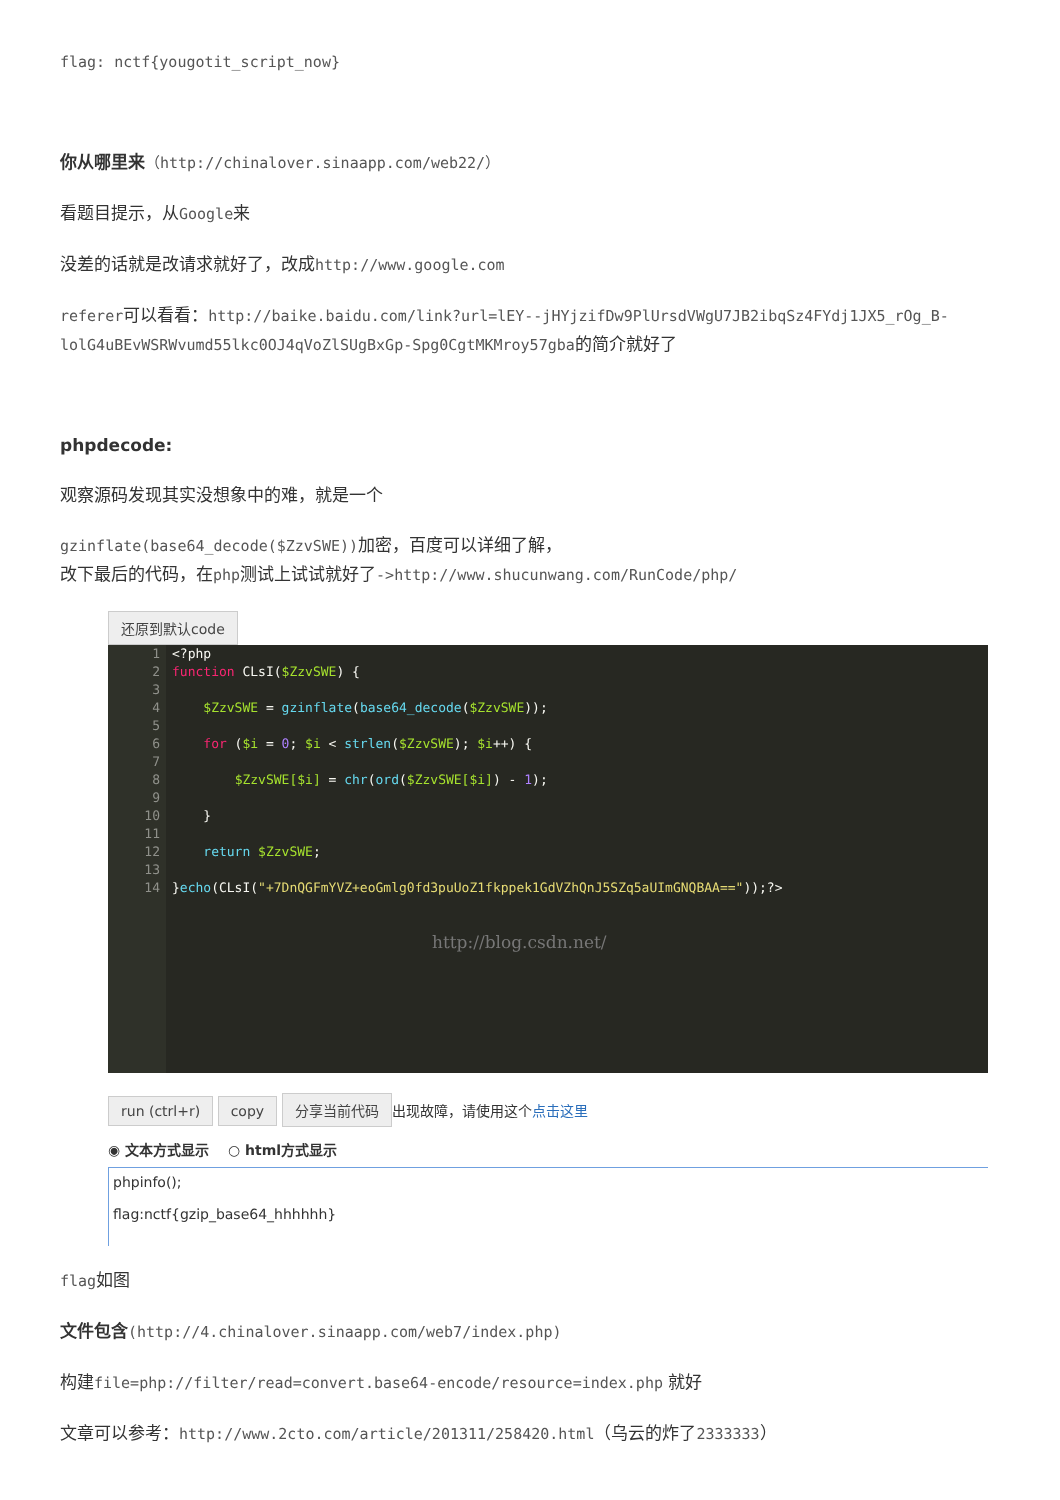flag: nctf{yougotit_script_now}
你从哪里来（http://chinalover.sinaapp.com/web22/）
看题目提示，从Google来
没差的话就是改请求就好了，改成http://www.google.com
referer可以看看：http://baike.baidu.com/link?url=lEY--jHYjzifDw9PlUrsdVWgU7JB2ibqSz4FYdj1JX5_rOg_B-lolG4uBEvWSRWvumd55lkc0OJ4qVoZlSUgBxGp-Spg0CgtMKMroy57gba的简介就好了
phpdecode:
观察源码发现其实没想象中的难，就是一个
gzinflate(base64_decode($ZzvSWE)) 加密，百度可以详细了解，
改下最后的代码，在php测试上试试就好了->http://www.shucunwang.com/RunCode/php/
还原到默认code
1
2
3
4
5
6
7
8
9
10
11
12
13
14
<?php
function CLsI($ZzvSWE) {
$ZzvSWE = gzinflate(base64_decode($ZzvSWE));
for ($i = 0; $i < strlen($ZzvSWE); $i++) {
$ZzvSWE[$i] = chr(ord($ZzvSWE[$i]) - 1);
}
return $ZzvSWE;
}echo(CLsI("+7DnQGFmYVZ+eoGmlg0fd3puUoZ1fkppek1GdVZhQnJ5SZq5aUImGNQBAA=="));?>
http://blog.csdn.net/
run (ctrl+r) copy 分享当前代码 出现故障，请使用这个点击这里
◉ 文本方式显示 　○ html方式显示
phpinfo();
flag:nctf{gzip_base64_hhhhhh}
flag如图
文件包含(http://4.chinalover.sinaapp.com/web7/index.php)
构建file=php://filter/read=convert.base64-encode/resource=index.php 就好
文章可以参考：http://www.2cto.com/article/201311/258420.html（乌云的炸了2333333）